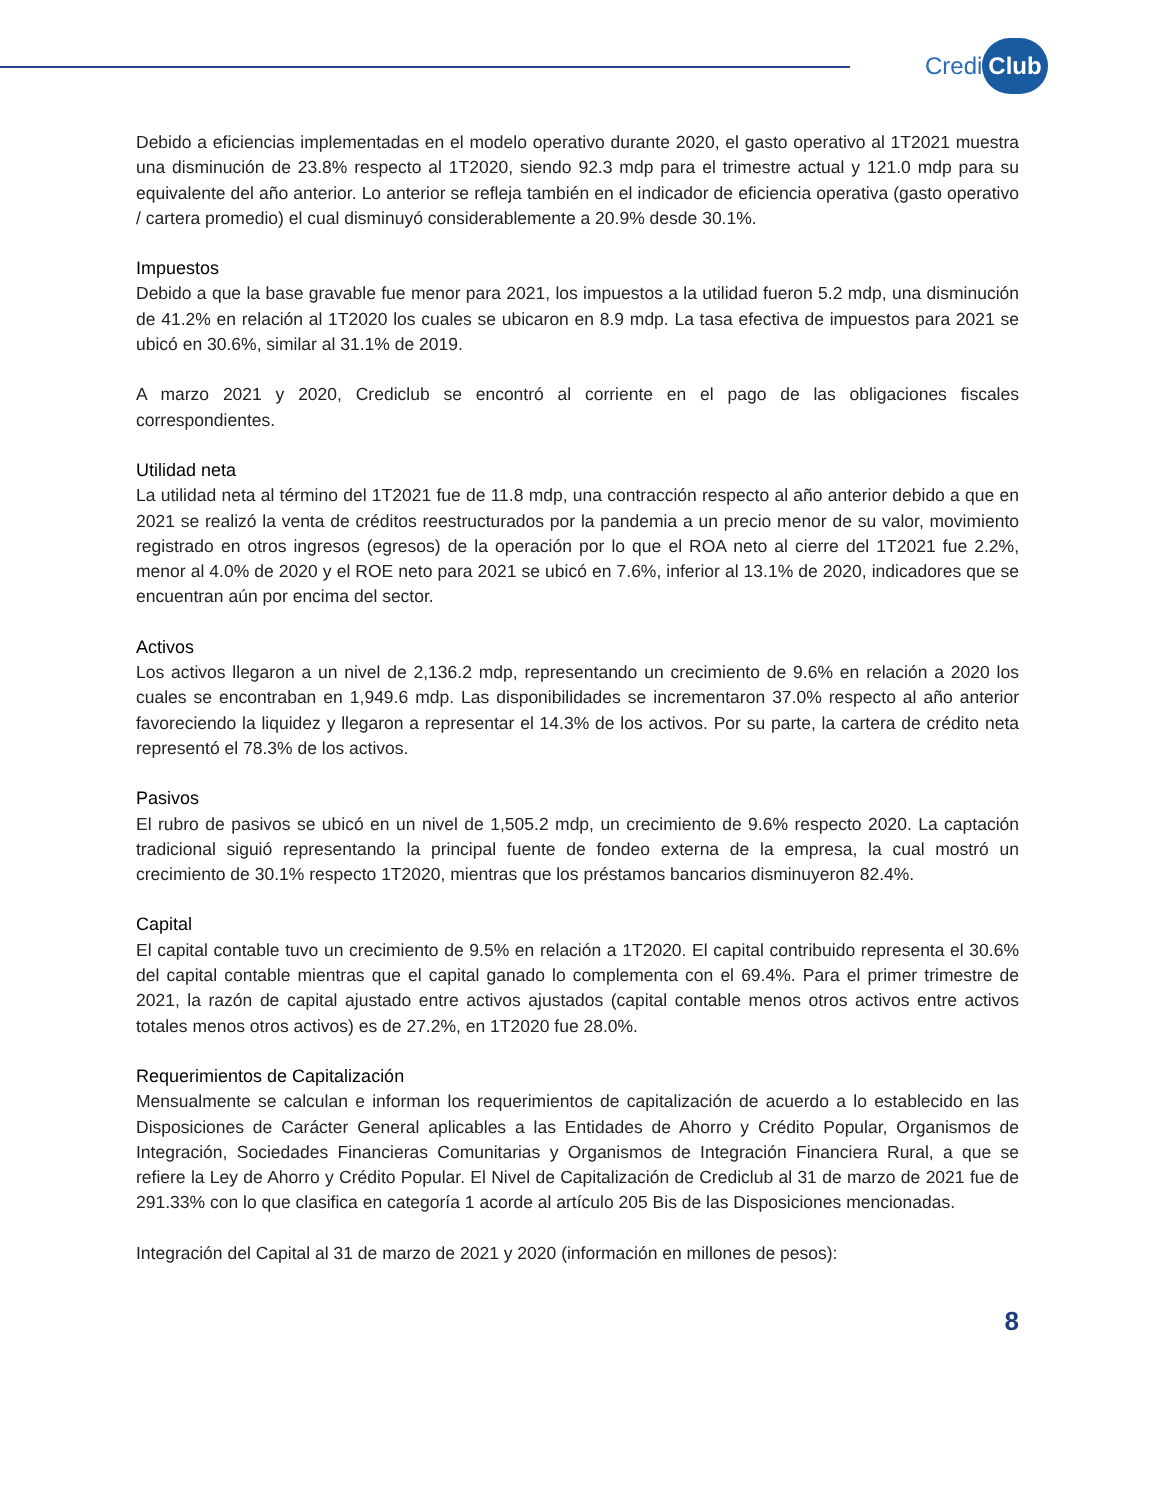Credi Club
Debido a eficiencias implementadas en el modelo operativo durante 2020, el gasto operativo al 1T2021 muestra una disminución de 23.8% respecto al 1T2020, siendo 92.3 mdp para el trimestre actual y 121.0 mdp para su equivalente del año anterior. Lo anterior se refleja también en el indicador de eficiencia operativa (gasto operativo / cartera promedio) el cual disminuyó considerablemente a 20.9% desde 30.1%.
Impuestos
Debido a que la base gravable fue menor para 2021, los impuestos a la utilidad fueron 5.2 mdp, una disminución de 41.2% en relación al 1T2020 los cuales se ubicaron en 8.9 mdp. La tasa efectiva de impuestos para 2021 se ubicó en 30.6%, similar al 31.1% de 2019.
A marzo 2021 y 2020, Crediclub se encontró al corriente en el pago de las obligaciones fiscales correspondientes.
Utilidad neta
La utilidad neta al término del 1T2021 fue de 11.8 mdp, una contracción respecto al año anterior debido a que en 2021 se realizó la venta de créditos reestructurados por la pandemia a un precio menor de su valor, movimiento registrado en otros ingresos (egresos) de la operación por lo que el ROA neto al cierre del 1T2021 fue 2.2%, menor al 4.0% de 2020 y el ROE neto para 2021 se ubicó en 7.6%, inferior al 13.1% de 2020, indicadores que se encuentran aún por encima del sector.
Activos
Los activos llegaron a un nivel de 2,136.2 mdp, representando un crecimiento de 9.6% en relación a 2020 los cuales se encontraban en 1,949.6 mdp. Las disponibilidades se incrementaron 37.0% respecto al año anterior favoreciendo la liquidez y llegaron a representar el 14.3% de los activos. Por su parte, la cartera de crédito neta representó el 78.3% de los activos.
Pasivos
El rubro de pasivos se ubicó en un nivel de 1,505.2 mdp, un crecimiento de 9.6% respecto 2020. La captación tradicional siguió representando la principal fuente de fondeo externa de la empresa, la cual mostró un crecimiento de 30.1% respecto 1T2020, mientras que los préstamos bancarios disminuyeron 82.4%.
Capital
El capital contable tuvo un crecimiento de 9.5% en relación a 1T2020. El capital contribuido representa el 30.6% del capital contable mientras que el capital ganado lo complementa con el 69.4%. Para el primer trimestre de 2021, la razón de capital ajustado entre activos ajustados (capital contable menos otros activos entre activos totales menos otros activos) es de 27.2%, en 1T2020 fue 28.0%.
Requerimientos de Capitalización
Mensualmente se calculan e informan los requerimientos de capitalización de acuerdo a lo establecido en las Disposiciones de Carácter General aplicables a las Entidades de Ahorro y Crédito Popular, Organismos de Integración, Sociedades Financieras Comunitarias y Organismos de Integración Financiera Rural, a que se refiere la Ley de Ahorro y Crédito Popular. El Nivel de Capitalización de Crediclub al 31 de marzo de 2021 fue de 291.33% con lo que clasifica en categoría 1 acorde al artículo 205 Bis de las Disposiciones mencionadas.
Integración del Capital al 31 de marzo de 2021 y 2020 (información en millones de pesos):
8